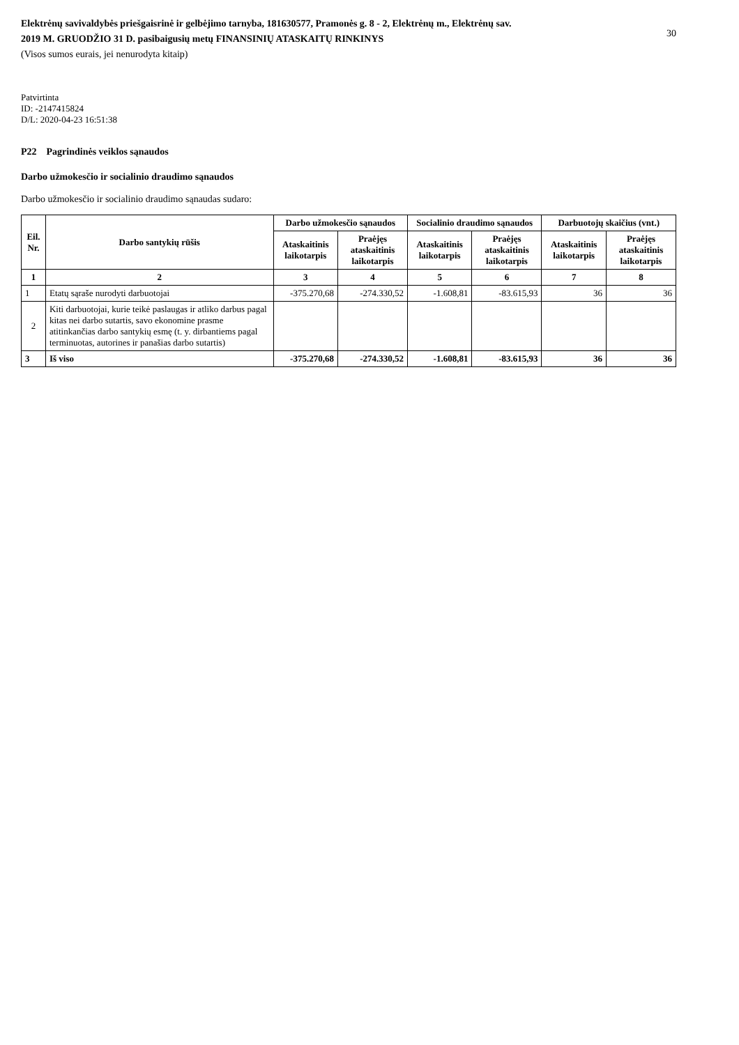Elektrėnų savivaldybės priešgaisrinė ir gelbėjimo tarnyba, 181630577, Pramonės g. 8 - 2, Elektrėnų m., Elektrėnų sav.
2019 M. GRUODŽIO 31 D. pasibaigusių metų FINANSINIŲ ATASKAITŲ RINKINYS
(Visos sumos eurais, jei nenurodyta kitaip)
30
Patvirtinta
ID: -2147415824
D/L: 2020-04-23 16:51:38
P22 Pagrindinės veiklos sąnaudos
Darbo užmokesčio ir socialinio draudimo sąnaudos
Darbo užmokesčio ir socialinio draudimo sąnaudas sudaro:
| Eil. Nr. | Darbo santykių rūšis | Darbo užmokesčio sąnaudos | | Socialinio draudimo sąnaudos | | Darbuotojų skaičius (vnt.) | |
| --- | --- | --- | --- | --- | --- | --- | --- |
| | | Ataskaitinis laikotarpis | Praėjęs ataskaitinis laikotarpis | Ataskaitinis laikotarpis | Praėjęs ataskaitinis laikotarpis | Ataskaitinis laikotarpis | Praėjęs ataskaitinis laikotarpis |
| 1 | 2 | 3 | 4 | 5 | 6 | 7 | 8 |
| 1 | Etatų sąraše nurodyti darbuotojai | -375.270,68 | -274.330,52 | -1.608,81 | -83.615,93 | 36 | 36 |
| 2 | Kiti darbuotojai, kurie teikė paslaugas ir atliko darbus pagal kitas nei darbo sutartis, savo ekonomine prasme atitinkančias darbo santykių esmę (t. y. dirbantiems pagal terminuotas, autorines ir panašias darbo sutartis) | | | | | | |
| 3 | Iš viso | -375.270,68 | -274.330,52 | -1.608,81 | -83.615,93 | 36 | 36 |